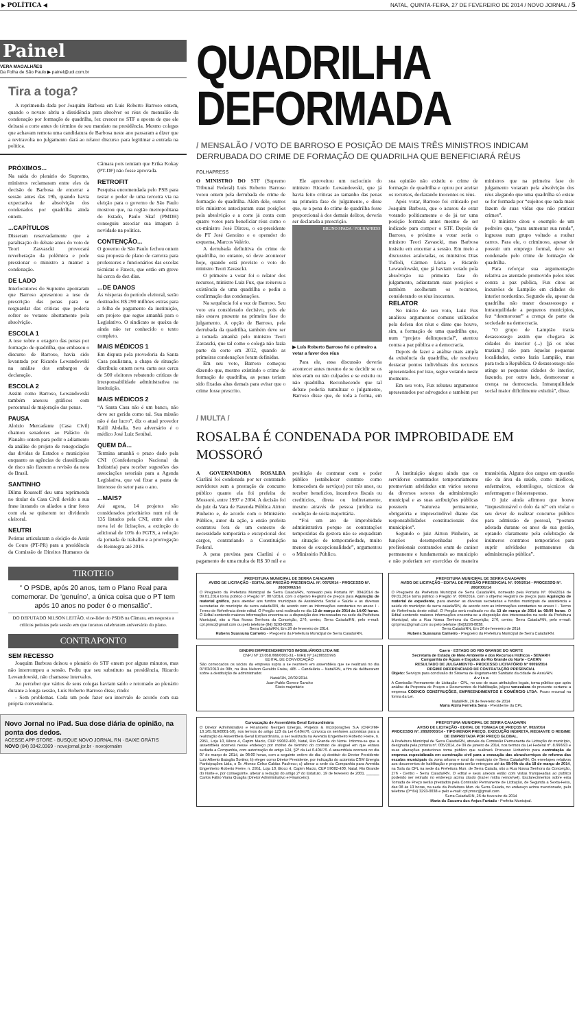▶ POLÍTICA ◀ NATAL, QUINTA-FEIRA, 27 DE FEVEREIRO DE 2014 / NOVO JORNAL / 5
Painel
VERA MAGALHÃES
Da Folha de São Paulo ▶ painel@uol.com.br
Tira a toga?
A reprimenda dada por Joaquim Barbosa em Luís Roberto Barroso ontem, quando o novato abriu a dissidência para absolver os réus do mensalão da condenação por formação de quadrilha, fez crescer no STF a aposta de que ele deixará a corte antes do término de seu mandato na presidência. Mesmo colegas que achavam remota uma candidatura de Barbosa neste ano passaram a dizer que a reviravolta no julgamento dará ao relator discurso para legitimar a entrada na política.
PRÓXIMOS...
Na saída do plenário do Supremo, ministros reclamaram entre eles da decisão de Barbosa de encerrar a sessão antes das 19h, quando havia expectativa de absolvição dos condenados por quadrilha ainda ontem.
...CAPÍTULOS
Disseram reservadamente que a paralisação do debate antes do voto de Teori Zasvascki provocará reverberação da polêmica e pode pressionar o ministro a manter a condenação.
DE LADO
Interlocutores do Supremo apontaram que Barroso apresentou a tese de prescrição das penas para se resguardar das críticas que poderia sofrer se votasse abertamente pela absolvição.
ESCOLA 1
A tese sobre o exagero das penas por formação de quadrilha, que embasou o discurso de Barroso, havia sido levantada por Ricardo Lewandowski na análise dos embargos de declaração.
ESCOLA 2
Assim como Barroso, Lewandowski também anexou gráficos com percentual de majoração das penas.
PAUSA
Aloizio Mercadante (Casa Civil) chamou senadores ao Palácio do Planalto ontem para pedir o adiamento da análise do projeto de renegociação das dívidas de Estados e municípios enquanto as agências de classificação de risco não fizerem a revisão da nota do Brasil.
SANTINHO
Dilma Rousseff deu uma reprimenda no titular da Casa Civil devido a sua frase instando os aliados a tirar fotos com ela se quiserem ter dividendo eleitoral.
NEUTRI
Petistas articularam a eleição de Assis do Couto (PT-PR) para a presidência da Comissão de Direitos Humanos da Câmara pois temiam que Erika Kokay (PT-DF) não fosse aprovada.
RETROFIT
Pesquisa encomendada pelo PSB para testar o poder de uma terceira via na eleição para o governo de São Paulo mostrou que, na região metropolitana do Estado, Paulo Skaf (PMDB) conseguiu associar sua imagem à novidade na política.
CONTENÇÃO...
O governo de São Paulo fechou ontem sua proposta de plano de carreira para professores e funcionários das escolas técnicas e Fatecs, que estão em greve há cerca de dez dias.
...DE DANOS
Às vésperas do período eleitoral, serão destinados R$ 290 milhões extras para a folha de pagamento da instituição, em projeto que segue amanhã para o Legislativo. O sindicato se queixa de ainda não ter conhecido o texto completo.
MAIS MÉDICOS 1
Em disputa pela provedoria da Santa Casa paulistana, a chapa de situação distribuiu ontem nova carta aos cerca de 500 eleitores rebatendo críticas de irresponsabilidade administrativa na instituição.
MAIS MÉDICOS 2
“A Santa Casa não é um banco, não deve ser gerida como tal. Sua missão não é dar lucro”, diz o atual provedor Kalil Abdalla. Seu adversário é o médico José Luiz Setúbal.
QUEM DÁ...
Termina amanhã o prazo dado pela CNI (Confederação Nacional da Indústria) para receber sugestões das associações setoriais para a Agenda Legislativa, que vai fixar a pauta de interesse do setor para o ano.
...MAIS?
Até agora, 14 projetos são considerados prioritários num rol de 135 listados pela CNI, entre eles a nova lei de licitações, a extinção do adicional de 10% do FGTS, a redução da jornada de trabalho e a prorrogação do Reintegra até 2016.
TIROTEIO
“ O PSDB, após 20 anos, tem o Plano Real para comemorar. De ‘genuíno’, a única coisa que o PT tem após 10 anos no poder é o mensalão”.
DO DEPUTADO NILSON LEITÃO, vice-líder do PSDB na Câmara, em resposta a críticas petistas pela sessão em que tucanos celebraram aniversário do plano.
CONTRAPONTO
SEM RECESSO
Joaquim Barbosa deixou o plenário do STF ontem por alguns minutos, mas não interrompeu a sessão. Pediu que seu substituto na presidência, Ricardo Lewandowski, não chamasse intervalos.
Ao perceber que vários de seus colegas haviam saído e retornado ao plenário durante a longa sessão, Luís Roberto Barroso disse, rindo:
- Sem problemas. Cada um pode fazer seu intervalo de acordo com sua própria conveniência.
Novo Jornal no iPad. Sua dose diária de opinião, na ponta dos dedos.
ACESSE APP STORE · BUSQUE NOVO JORNAL RN · BAIXE GRÁTIS
NOVO (84) 3342.0369 · novojornal.jor.br · novojornalrn
QUADRILHA
DEFORMADA
/ MENSALÃO / VOTO DE BARROSO E POSIÇÃO DE MAIS TRÊS MINISTROS INDICAM DERRUBADA DO CRIME DE FORMAÇÃO DE QUADRILHA QUE BENEFICIARÁ RÉUS
FOLHAPRESS
O MINISTRO DO STF (Supremo Tribunal Federal) Luís Roberto Barroso votou ontem pela derrubada do crime de formação de quadrilha. Além dele, outros três ministros anteciparam suas posições pela absolvição e a corte já conta com quatro votos para beneficiar réus como o ex-ministro José Dirceu, o ex-presidente do PT José Genoino e o operador do esquema, Marcos Valério.
A derrubada definitiva do crime de quadrilha, no entanto, só deve acontecer hoje, quando está previsto o voto do ministro Teori Zavascki.
O primeiro a votar foi o relator dos recursos, ministro Luiz Fux, que reiterou a existência de uma quadrilha e pediu a confirmação das condenações.
Na sequência foi a vez de Barroso. Seu voto era considerado decisivo, pois ele não estava presente na primeira fase do julgamento. A opção de Barroso, pela derrubada da quadrilha, também deve ser a tomada amanhã pelo ministro Teori Zavascki, que tal como o colega não fazia parte da corte em 2012, quando as primeiras condenações foram definidas.
Em seu voto, Barroso começou dizendo que, mesmo existindo o crime de formação de quadrilha, as penas teriam sido fixadas altas demais para evitar que o crime fosse prescrito.
Ele aproveitou um raciocínio do ministro Ricardo Lewandowski, que já havia feito críticas ao tamanho das penas na primeira fase do julgamento, e disse que, se a pena do crime de quadrilha fosse proporcional à dos demais delitos, deveria ser declarada a prescrição.
BRUNO SPADA / FOLHAPRESS
▶ Luís Roberto Barroso foi o primeiro a votar a favor dos réus
Para ele, essa discussão deveria acontecer antes mesmo de se decidir se os réus eram ou não culpados e se existiu ou não quadrilha. Reconhecendo que tal debate poderia tumultuar o julgamento, Barroso disse que, de toda a forma, em sua opinião não existiu o crime de formação de quadrilha e optou por aceitar os recursos, declarando inocentes os réus.
Após votar, Barroso foi criticado por Joaquim Barbosa, que o acusou de estar votando politicamente e de já ter uma posição formada antes mesmo de ser indicado para compor o STF. Depois de Barroso, o próximo a votar seria o ministro Teori Zavascki, mas Barbosa insistiu em encerrar a sessão. Em meio a discussões acaloradas, os ministros Dias Toffoli, Cármen Lúcia e Ricardo Lewandowski, que já haviam votado pela absolvição na primeira fase do julgamento, adiantaram suas posições e também acolheram os recursos, considerando os réus inocentes.
RELATOR
No início de seu voto, Luiz Fux analisou argumentos comuns utilizados pela defesa dos réus e disse que houve, sim, a formação de uma quadrilha que, num “projeto delinquencial”, atentou contra a paz pública e a democracia.
Depois de fazer a análise mais ampla da existência da quadrilha, ele resolveu destacar pontos individuais dos recursos apresentados por isso, segue votando neste momento.
Em seu voto, Fux rebateu argumentos apresentados por advogados e também por ministros que na primeira fase do julgamento votaram pela absolvição dos réus alegando que uma quadrilha só existe se for formada por “sujeitos que nada mais fazem de suas vidas que não praticar crimes”.
O ministro citou o exemplo de um pedreiro que, “para aumentar sua renda”, ingressa num grupo voltado a roubar carros. Para ele, o criminoso, apesar de possuir um emprego formal, deve ser condenado pelo crime de formação de quadrilha.
Para reforçar sua argumentação relativa ao atentado promovido pelos réus contra a paz pública, Fux citou as incursões de Lampião em cidades do interior nordestino. Segundo ele, apesar da quadrilha não trazer desassossego e intranquilidade a pequenos municípios, fez “desmoronar” a crença de parte da sociedade na democracia.
“O grupo de Lampião trazia desassossego assim que chegava às cidades do interior (...) [já os réus traziam,] não para àquelas pequenas localidades, como fazia Lampião, mas para toda a República. O desassossego não atinge as pequenas cidades do interior, fazendo, por outro lado, desmoronar a crença na democracia. Intranquilidade social maior dificilmente existirá”, disse.
/ MULTA /
ROSALBA É CONDENADA POR IMPROBIDADE EM MOSSORÓ
A GOVERNADORA ROSALBA Ciarlini foi condenada por ter contratado servidores sem a prestação de concurso público quanto ela foi prefeita de Mossoró, entre 1997 e 2004. A decisão foi do juiz da Vara de Fazenda Pública Airton Pinheiro e, de acordo com o Ministério Público, autor da ação, a então prefeita contratou fora de um contexto de necessidade temporária e excepcional dos cargos, contrariando a Constituição Federal.
A pena prevista para Ciarlini é o pagamento de uma multa de R$ 30 mil e a proibição de contratar com o poder público (estabelecer contrato como fornecedora de serviços) por três anos, ou receber benefícios, incentivos fiscais ou creditícios, direta ou indiretamente, mesmo através de pessoa jurídica na condição de sócia majoritária.
“Foi um ato de improbidade administrativa porque as contratações temporárias da gestora não se enquadram na situação de temporariedade, muito menos de excepcionalidade”, argumentou o Ministério Público.
A instituição alegou ainda que os servidores contratados temporariamente promoviam atividades em vários setores da diversos setores da administração municipal e as suas atribuições públicas possuem “natureza permanente, obrigatória e imprescindível diante das responsabilidades constitucionais dos municípios”.
Segundo o juiz Airton Pinheiro, as funções desempenhadas pelos profissionais contratados eram de caráter permanente e fundamentais ao município e não poderiam ser exercidas de maneira transitória. Alguns dos cargos em questão são da área da saúde, como médicos, enfermeiros, odontólogos, técnicos de enfermagem e fisioterapeutas.
O juiz ainda afirmou que houve “inquestionável o dolo da ré” em violar o seu dever de realizar concurso público para admissão de pessoal, “postura adotada durante os anos de sua gestão, optando claramente pela celebração de inúmeros contratos temporários para suprir atividades permanentes da administração pública”.
PREFEITURA MUNICIPAL DE SERRA CAIADA/RN
AVISO DE LICITAÇÃO - EDITAL DE PREGÃO PRESENCIAL Nº. 007/2014 - PROCESSO Nº. 26020002/14
O Pregoeiro da Prefeitura Municipal de Serra Caiada/RN, nomeado pela Portaria Nº. 004/2014 de 09.01.2014 torna público o Pregão nº. 007/2014, com o objetivo Registro de preços para Aquisição de material gráfico, para atender aos fundos municipais de Assistência Social e Saúde e as diversas secretarias do município de serra caiada/RN, de acordo com as informações constantes no anexo I - Termo de Referência deste edital. O Pregão será realizado no dia 13 de março de 2014 às 14:00 horas. O Edital contendo maiores informações encontra-se a disposição dos interessados na sede da Prefeitura Municipal, sito a Rua Nossa Senhora da Conceição, 276, centro, Serra Caiada/RN, pelo e-mail: cpl.pmsc@gmail.com ou pelo telefone (84) 3293-0038.
Serra Caiada/RN, Em 26 de fevereiro de 2014.
Rubens Suassuna Carneiro - Pregoeiro da Prefeitura Municipal de Serra Caiada/RN.
PREFEITURA MUNICIPAL DE SERRA CAIADA/RN
AVISO DE LICITAÇÃO - EDITAL DE PREGÃO PRESENCIAL Nº. 006/2014 - PROCESSO Nº. 2602001/14
O Pregoeiro da Prefeitura Municipal de Serra Caiada/RN, nomeado pela Portaria Nº. 004/2014 de 09.01.2014 torna público o Pregão nº. 006/2014, com o objetivo Registro de preços para Aquisição de material de expediente, para atender as diversas secretarias e fundos municipais de assistência e saúde do município de serra caiada/RN, de acordo com as informações constantes no anexo I - Termo de Referência deste edital. O Pregão será realizado no dia 13 de março de 2014 às 08:00 horas. O Edital contendo maiores informações encontra-se a disposição dos interessados na sede da Prefeitura Municipal, sito a Rua Nossa Senhora da Conceição, 276, centro, Serra Caiada/RN, pelo e-mail: cpl.pmsc@gmail.com ou pelo telefone (84)3293-0038.
Serra Caiada/RN, Em 26 de fevereiro de 2014
Rubens Suassuna Carneiro - Pregoeiro da Prefeitura Municipal de Serra Caiada/RN.
DINDIRI EMPREENDIMENTOS IMOBILIÁRIOS LTDA ME
CNPJ Nº 13.058.668/0001-31 - NIRE Nº 24200555995
EDITAL DE CONVOCAÇÃO
São convocados os sócios da empresa supra a se reunirem em assembléia que se realizará no dia 07/03/2013 às 08h, na Rua Nelson Geraldo Freire, 485 – Candelária – Natal/RN, a fim de deliberarem sobre a destituição de administrador.
Natal/RN, 26/02/2014.
Juan Pablo Gomez Sancho
Sócio majoritário
Caern · ESTADO DO RIO GRANDE DO NORTE
Secretaria de Estado de Meio Ambiente e dos Recursos Hídricos - SEMARH
Companhia de Águas e Esgotos do Rio Grande do Norte - CAERN
RESULTADO DE JULGAMENTO - PROCESSO LICITATÓRIO Nº 0009/2014
REGIME DIFERENCIADO DE CONTRATAÇÃO PRESENCIAL
Objeto: Serviços para conclusão do Sistema de Esgotamento Sanitário da cidade de Assú/RN.
A v i s o
A Comissão Permanente de Licitação - CPL, no uso de suas atribuições legais, torna público que após análise da Proposta de Preços e Documentos de Habilitação, julgou vencedora do presente certame a empresa COENCO CONSTRUÇÕES, EMPREENDIMENTOS E COMÉRCIO LTDA. Prazo recursal na forma da Lei.
Natal/RN, 26 de fevereiro de 2014
Maria Alzira Ferreira Sena - Presidente da CPL
Convocação de Assembléia Geral Extraordinária
O Diretor Administrativo e Financeiro Nextgen Energia, Projetos & Incorporações S.A (CNPJ/MF 13.165.819/0001-50), nos termos do artigo 123 da Lei 6.404/76, convoca os senhores acionistas para a realização da Assembleia Geral Extraordinária, a ser realizada na Avenida Engenheiro Roberto Freire, n. 2951, Loja 10, Bloco 4, Capim Macio, CEP 59082-400, Natal, Rio Grande do Norte. Informa-se que a assembleia ocorrerá nesse endereço por motivo de término do contrato de aluguel em que estava sediada a Companhia, com autorização do artigo 124, §2º da Lei 6.404/76. A assembleia ocorrerá no dia 07 de março de 2014, às 08:00 horas, com a seguinte ordem do dia: a) destituir do Diretor Presidente Luiz Alberto Bataglia Sortino; b) eleger como Diretor Presidente, por indicação do acionista CSW Energia Participações Ltda, o Sr. Afonso Celso Caldas Pacheco; c) alterar a sede da Companhia para Avenida Engenheiro Roberto Freire, n. 2951, Loja 10, Bloco 4, Capim Macio, CEP 59082-400, Natal, Rio Grande do Norte e, por conseguinte, alterar a redação do artigo 2º do Estatuto. 19 de fevereiro de 2001. ______ Carlos Fábio Viana Quaglia (Diretor Administrativo e Financeiro).
PREFEITURA MUNICIPAL DE SERRA CAIADA/RN
AVISO DE LICITAÇÃO - EDITAL DE TOMADA DE PREÇOS Nº. 002/2014
PROCESSO Nº. 26020003/14 - TIPO MENOR PREÇO, EXECUÇÃO INDIRETA, MEDIANTE O REGIME DE EMPREITADA POR PREÇO GLOBAL.
A Prefeitura Municipal de Serra Caiada/RN, através da Comissão Permanente de Licitação do município, designada pela portaria nº. 005/2014, de 09 de janeiro de 2014, nos termos da Lei Federal nº. 8.666/93 e suas alterações posteriores torna público que realizará Processo Licitatório para contratação de empresa especializada em construção civil para a execução das obras/serviços de reforma das escolas municipais da zona urbana e rural do município de Serra Caiada/RN; Os envelopes relativos aos documentos de habilitação e proposta serão entregues até às 09:00h do dia 18 de março de 2014, na Sala da CPL na sede da Prefeitura Mun. de Serra Caiada, sito a Rua Nossa Senhora da Conceição, 276 - Centro - Serra Caiada/RN. O edital e seus anexos estão com vistas franqueadas ao publico podendo ser retirado no endereço acima citado (trazer mídia removível). Esclarecimentos sobre esta Tomada de Preço serão prestados pela Comissão Permanente de Licitação, de Segunda a Sexta-Feira, das 08 às 13 horas, na sede da Prefeitura Mun. de Serra Caiada, no endereço acima mencionado, pelo telefone (0**84) 3293-0038 e pelo e-mail: cpl.pmsc@gmail.com.
Serra Caiada/RN, 26 de fevereiro de 2014
Maria do Socorro dos Anjos Furtado - Prefeita Municipal.